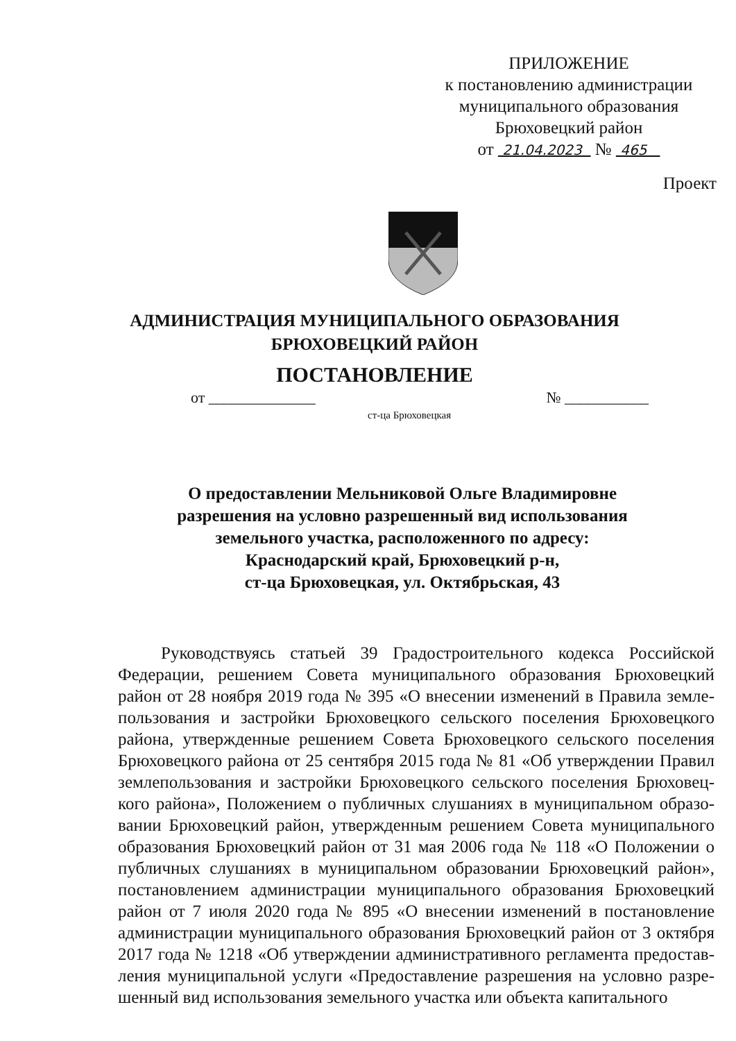ПРИЛОЖЕНИЕ
к постановлению администрации
муниципального образования
Брюховецкий район
от 21.04.2023 № 465
Проект
АДМИНИСТРАЦИЯ МУНИЦИПАЛЬНОГО ОБРАЗОВАНИЯ
БРЮХОВЕЦКИЙ РАЙОН
ПОСТАНОВЛЕНИЕ
от ______________ № ___________
ст-ца Брюховецкая
О предоставлении Мельниковой Ольге Владимировне разрешения на условно разрешенный вид использования земельного участка, расположенного по адресу:
Краснодарский край, Брюховецкий р-н,
ст-ца Брюховецкая, ул. Октябрьская, 43
Руководствуясь статьей 39 Градостроительного кодекса Российской Федерации, решением Совета муниципального образования Брюховецкий район от 28 ноября 2019 года № 395 «О внесении изменений в Правила земле­пользования и застройки Брюховецкого сельского поселения Брюховецкого района, утвержденные решением Совета Брюховецкого сельского поселения Брюховецкого района от 25 сентября 2015 года № 81 «Об утверждении Правил землепользования и застройки Брюховецкого сельского поселения Брюховец­кого района», Положением о публичных слушаниях в муниципальном образо­вании Брюховецкий район, утвержденным решением Совета муниципального образования Брюховецкий район от 31 мая 2006 года № 118 «О Положении о публичных слушаниях в муниципальном образовании Брюховецкий район», постановлением администрации муниципального образования Брюховецкий район от 7 июля 2020 года № 895 «О внесении изменений в постановление администрации муниципального образования Брюховецкий район от 3 октября 2017 года № 1218 «Об утверждении административного регламента предостав­ления муниципальной услуги «Предоставление разрешения на условно разре­шенный вид использования земельного участка или объекта капитального